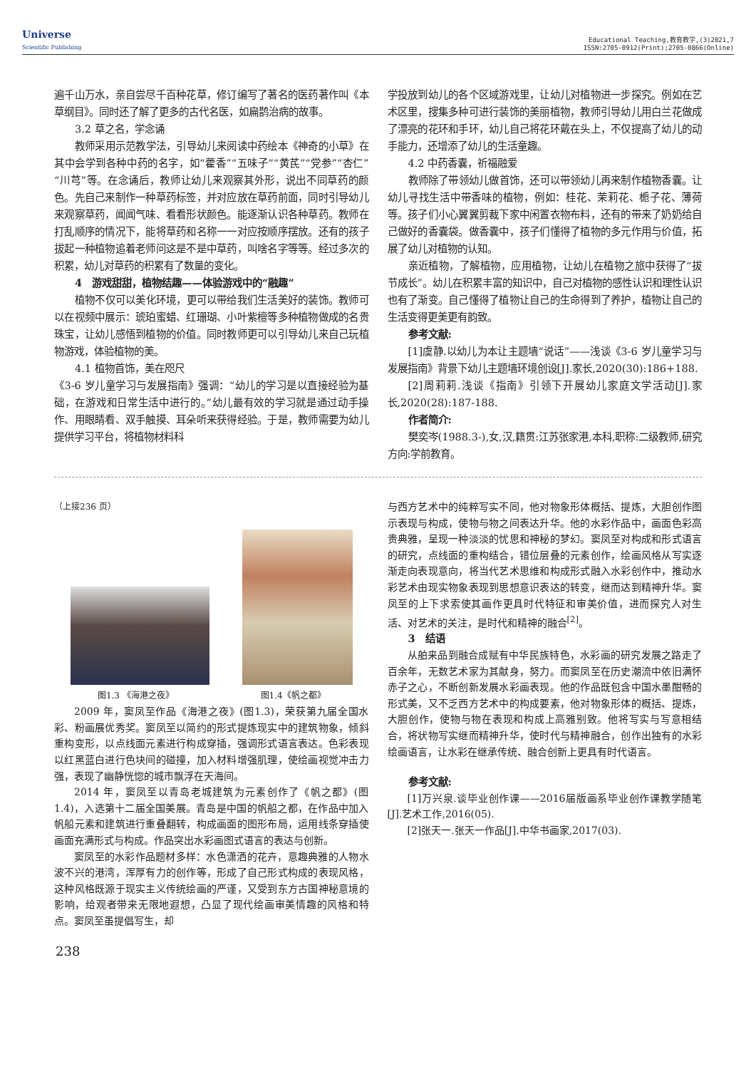Universe
Scientific Publishing
Educational Teaching,教育教学,(3)2021,7
ISSN:2705-0912(Print);2705-0866(Online)
遍千山万水，亲自尝尽千百种花草，修订编写了著名的医药著作叫《本草纲目》。同时还了解了更多的古代名医，如扁鹊治病的故事。
3.2 草之名，学念诵
教师采用示范教学法，引导幼儿来阅读中药绘本《神奇的小草》在其中会学到各种中药的名字，如“藿香”“五味子”“黄芪”“党参”“杏仁”“川芎”等。在念诵后，教师让幼儿来观察其外形，说出不同草药的颜色。先自己来制作一种草药标签，并对应放在草药前面，同时引导幼儿来观察草药，闻闻气味、看看形状颜色。能逐渐认识各种草药。教师在打乱顺序的情况下，能将草药和名称一一对应按顺序摆放。还有的孩子拔起一种植物追着老师问这是不是中草药，叫啥名字等等。经过多次的积累，幼儿对草药的积累有了数量的变化。
4　游戏甜甜，植物结趣——体验游戏中的“融趣”
植物不仅可以美化环境，更可以带给我们生活美好的装饰。教师可以在视频中展示：琥珀蜜蜡、红珊瑚、小叶紫檀等多种植物做成的名贵珠宝，让幼儿感悟到植物的价值。同时教师更可以引导幼儿来自己玩植物游戏，体验植物的美。
4.1 植物首饰，美在咫尺
《3-6 岁儿童学习与发展指南》强调：“幼儿的学习是以直接经验为基础，在游戏和日常生活中进行的。”幼儿最有效的学习就是通过动手操作、用眼睛看、双手触摸、耳朵听来获得经验。于是，教师需要为幼儿提供学习平台，将植物材料科
学投放到幼儿的各个区域游戏里，让幼儿对植物进一步探究。例如在艺术区里，搜集多种可进行装饰的美丽植物，教师引导幼儿用白兰花做成了漂亮的花环和手环，幼儿自己将花环戴在头上，不仅提高了幼儿的动手能力，还增添了幼儿的生活童趣。
4.2 中药香囊，祈福融爱
教师除了带领幼儿做首饰，还可以带领幼儿再来制作植物香囊。让幼儿寻找生活中带香味的植物，例如：桂花、茉莉花、栀子花、薄荷等。孩子们小心翼翼剪裁下家中闲置衣物布料，还有的带来了奶奶给自己做好的香囊袋。做香囊中，孩子们懂得了植物的多元作用与价值，拓展了幼儿对植物的认知。
亲近植物，了解植物，应用植物，让幼儿在植物之旅中获得了“拔节成长”。幼儿在积累丰富的知识中，自己对植物的感性认识和理性认识也有了渐变。自己懂得了植物让自己的生命得到了养护，植物让自己的生活变得更美更有韵致。
参考文献:
[1]虞静.以幼儿为本让主题墙“说话”——浅谈《3-6 岁儿童学习与发展指南》背景下幼儿主题墙环境创设[J].家长,2020(30):186+188.
[2]周莉莉.浅谈《指南》引领下开展幼儿家庭文学活动[J].家长,2020(28):187-188.
作者简介:
樊奕岑(1988.3-),女,汉,籍贯:江苏张家港,本科,职称:二级教师,研究方向:学前教育。
（上接236 页）
图1.3 《海港之夜》 图1.4《帆之都》
2009 年，窦凤至作品《海港之夜》(图1.3)，荣获第九届全国水彩、粉画展优秀奖。窦凤至以简约的形式提炼现实中的建筑物象，倾斜重构变形，以点线面元素进行构成穿插，强调形式语言表达。色彩表现以红黑蓝白进行色块间的碰撞，加入材料增强肌理，使绘画视觉冲击力强，表现了幽静恍惚的城市飘浮在天海间。
2014 年，窦凤至以青岛老城建筑为元素创作了《帆之都》(图1.4)，入选第十二届全国美展。青岛是中国的帆船之都，在作品中加入帆船元素和建筑进行重叠翻转，构成画面的图形布局，运用线条穿插使画面充满形式与构成。作品突出水彩画图式语言的表达与创新。
窦凤至的水彩作品题材多样：水色潇洒的花卉，意趣典雅的人物水波不兴的港湾，浑厚有力的创作等，形成了自己形式构成的表现风格，这种风格既源于现实主义传统绘画的严谨，又受到东方古国神秘意境的影响，给观者带来无限地遐想，凸显了现代绘画审美情趣的风格和特点。窦凤至虽提倡写生，却
与西方艺术中的纯粹写实不同，他对物象形体概括、提炼，大胆创作图示表现与构成，使物与物之间表达升华。他的水彩作品中，画面色彩高贵典雅，呈现一种淡淡的忧思和神秘的梦幻。窦凤至对构成和形式语言的研究，点线面的重构结合，错位层叠的元素创作，绘画风格从写实逐渐走向表现意向，将当代艺术思维和构成形式融入水彩创作中，推动水彩艺术由现实物象表现到思想意识表达的转变，继而达到精神升华。窦凤至的上下求索使其画作更具时代特征和审美价值，进而探究人对生活、对艺术的关注，是时代和精神的融合<sup>[2]</sup>。
3　结语
从舶来品到融合成赋有中华民族特色，水彩画的研究发展之路走了百余年，无数艺术家为其献身，努力。而窦凤至在历史潮流中依旧满怀赤子之心，不断创新发展水彩画表现。他的作品既包含中国水墨酣畅的形式美，又不乏西方艺术中的构成要素，他对物象形体的概括、提炼，大胆创作，使物与物在表现和构成上高雅别致。他将写实与写意相结合，将状物写实继而精神升华，使时代与精神融合，创作出独有的水彩绘画语言，让水彩在继承传统、融合创新上更具有时代语言。
参考文献:
[1]万兴泉.谈毕业创作课——2016届版画系毕业创作课教学随笔[J].艺术工作,2016(05).
[2]张天一.张天一作品[J].中华书画家,2017(03).
238